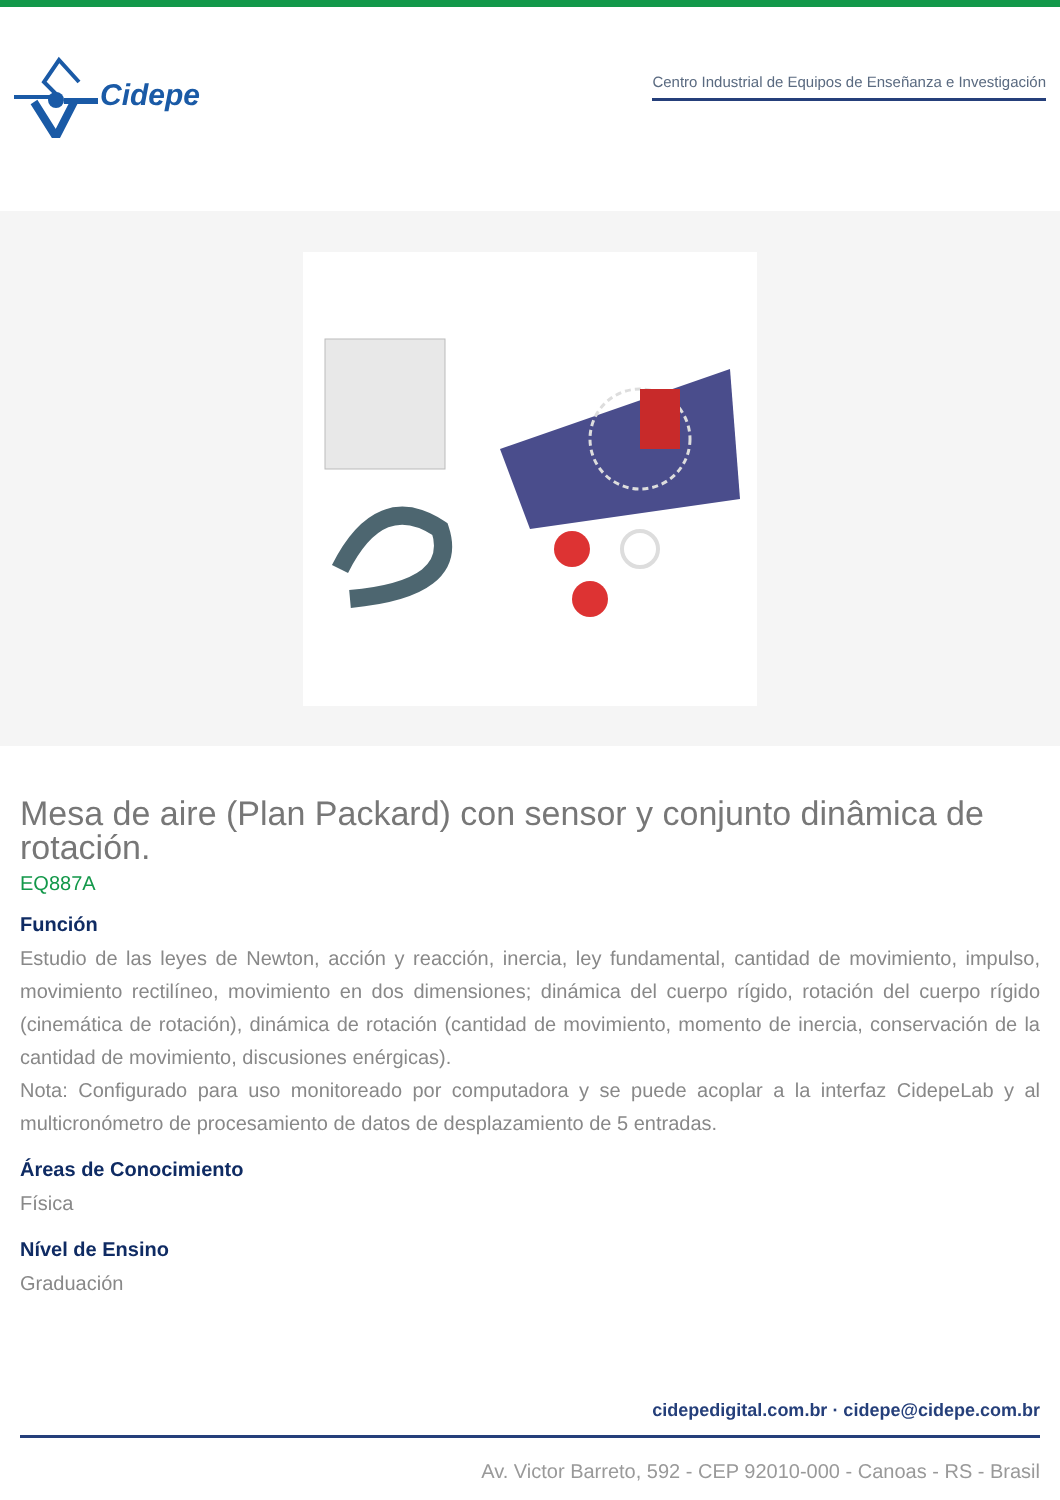Cidepe
Centro Industrial de Equipos de Enseñanza e Investigación
Mesa de aire (Plan Packard) con sensor y conjunto dinâmica de rotación.
EQ887A
Función
Estudio de las leyes de Newton, acción y reacción, inercia, ley fundamental, cantidad de movimiento, impulso, movimiento rectilíneo, movimiento en dos dimensiones; dinámica del cuerpo rígido, rotación del cuerpo rígido (cinemática de rotación), dinámica de rotación (cantidad de movimiento, momento de inercia, conservación de la cantidad de movimiento, discusiones enérgicas).
Nota: Configurado para uso monitoreado por computadora y se puede acoplar a la interfaz CidepeLab y al multicronómetro de procesamiento de datos de desplazamiento de 5 entradas.
Áreas de Conocimiento
Física
Nível de Ensino
Graduación
cidepedigital.com.br · cidepe@cidepe.com.br
Av. Victor Barreto, 592 - CEP 92010-000 - Canoas - RS - Brasil